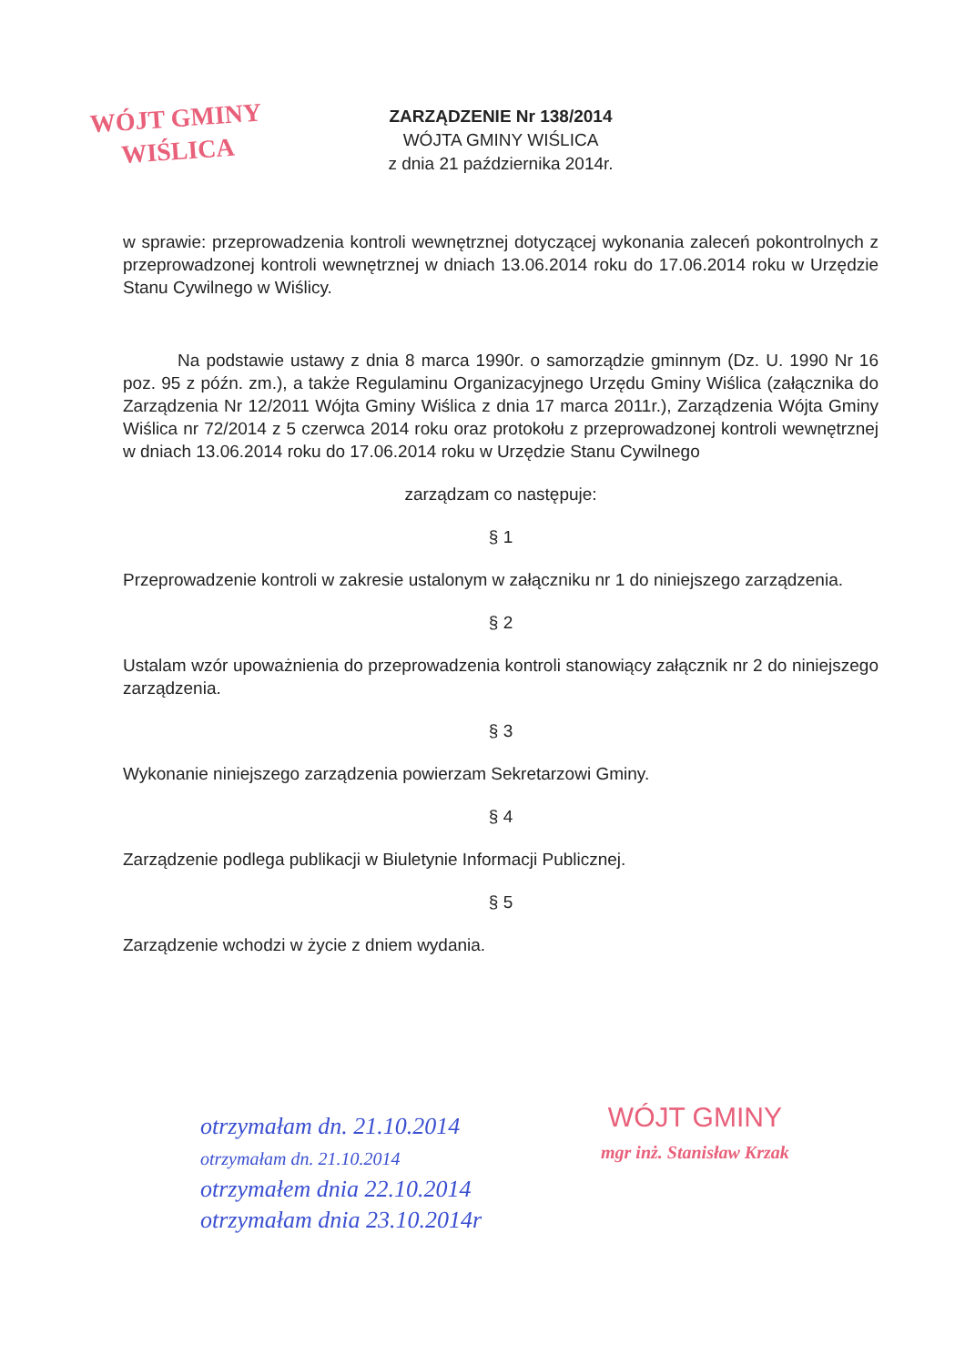WÓJT GMINY
WIŚLICA
ZARZĄDZENIE Nr 138/2014
WÓJTA GMINY WIŚLICA
z dnia 21 października 2014r.
w sprawie: przeprowadzenia kontroli wewnętrznej dotyczącej wykonania zaleceń pokontrolnych z przeprowadzonej kontroli wewnętrznej w dniach 13.06.2014 roku do 17.06.2014 roku w Urzędzie Stanu Cywilnego w Wiślicy.
Na podstawie ustawy z dnia 8 marca 1990r. o samorządzie gminnym (Dz. U. 1990 Nr 16 poz. 95 z późn. zm.), a także Regulaminu Organizacyjnego Urzędu Gminy Wiślica (załącznika do Zarządzenia Nr 12/2011 Wójta Gminy Wiślica z dnia 17 marca 2011r.), Zarządzenia Wójta Gminy Wiślica nr 72/2014 z 5 czerwca 2014 roku oraz protokołu z przeprowadzonej kontroli wewnętrznej w dniach 13.06.2014 roku do 17.06.2014 roku w Urzędzie Stanu Cywilnego
zarządzam co następuje:
§ 1
Przeprowadzenie kontroli w zakresie ustalonym w załączniku nr 1 do niniejszego zarządzenia.
§ 2
Ustalam wzór upoważnienia do przeprowadzenia kontroli stanowiący załącznik nr 2 do niniejszego zarządzenia.
§ 3
Wykonanie niniejszego zarządzenia powierzam Sekretarzowi Gminy.
§ 4
Zarządzenie podlega publikacji w Biuletynie Informacji Publicznej.
§ 5
Zarządzenie wchodzi w życie z dniem wydania.
WÓJT GMINY
mgr inż. Stanisław Krzak
otrzymałam dn. 21.10.2014
otrzymałam dn. 21.10.2014
otrzymałem dnia 22.10.2014
otrzymałam dnia 23.10.2014r